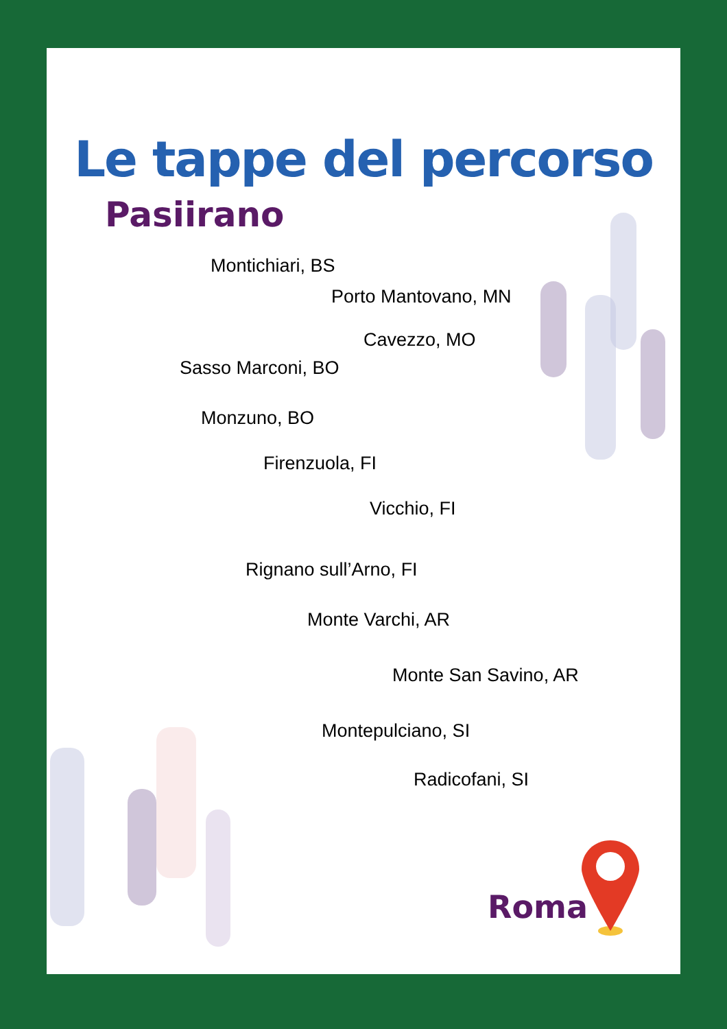Le tappe del percorso
Pasiirano
Montichiari, BS
Porto Mantovano, MN
Cavezzo, MO
Sasso Marconi, BO
Monzuno, BO
Firenzuola, FI
Vicchio, FI
Rignano sull’Arno, FI
Monte Varchi, AR
Monte San Savino, AR
Montepulciano, SI
Radicofani, SI
Roma